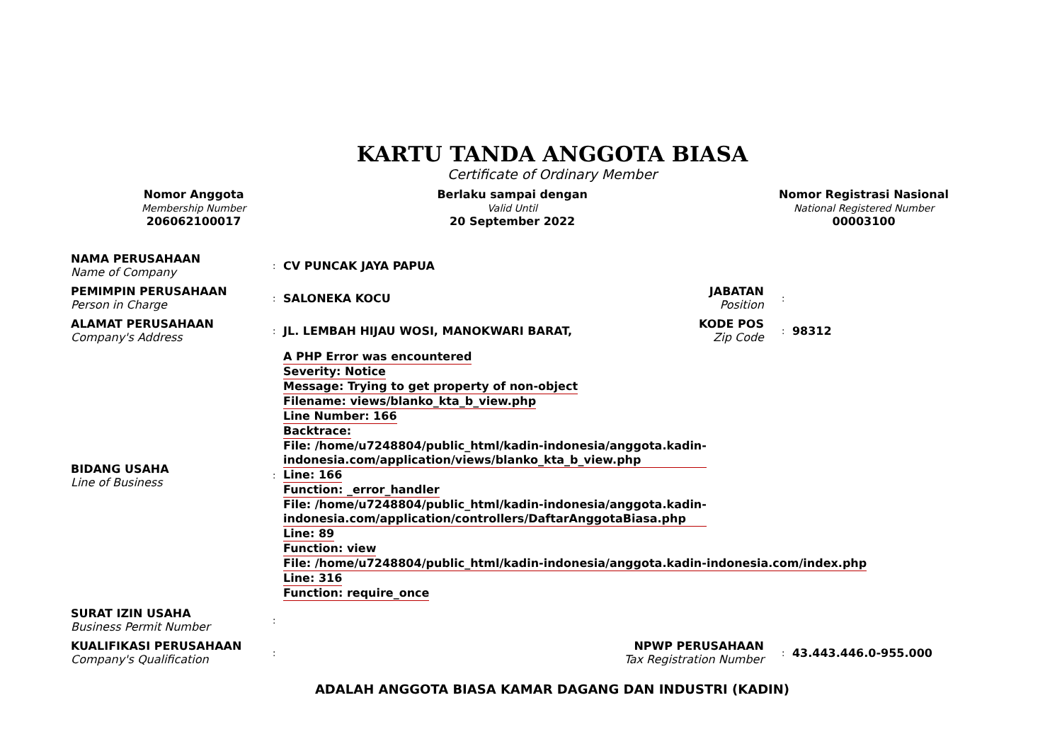KARTU TANDA ANGGOTA BIASA
Certificate of Ordinary Member
Nomor Anggota
Membership Number
206062100017
Berlaku sampai dengan
Valid Until
20 September 2022
Nomor Registrasi Nasional
National Registered Number
00003100
| NAMA PERUSAHAAN Name of Company | : | CV PUNCAK JAYA PAPUA | | | |
| PEMIMPIN PERUSAHAAN Person in Charge | : | SALONEKA KOCU | JABATAN Position | : | |
| ALAMAT PERUSAHAAN Company's Address | : | JL. LEMBAH HIJAU WOSI, MANOKWARI BARAT, | KODE POS Zip Code | : | 98312 |
| BIDANG USAHA Line of Business | : | A PHP Error was encountered Severity: Notice Message: Trying to get property of non-object Filename: views/blanko_kta_b_view.php Line Number: 166 Backtrace: File: /home/u7248804/public_html/kadin-indonesia/anggota.kadin- indonesia.com/application/views/blanko_kta_b_view.php Line: 166 Function: _error_handler File: /home/u7248804/public_html/kadin-indonesia/anggota.kadin- indonesia.com/application/controllers/DaftarAnggotaBiasa.php Line: 89 Function: view File: /home/u7248804/public_html/kadin-indonesia/anggota.kadin-indonesia.com/index.php Line: 316 Function: require_once | | | |
| SURAT IZIN USAHA Business Permit Number | : | | | | |
| KUALIFIKASI PERUSAHAAN Company's Qualification | : | | NPWP PERUSAHAAN Tax Registration Number | : | 43.443.446.0-955.000 |
ADALAH ANGGOTA BIASA KAMAR DAGANG DAN INDUSTRI (KADIN)